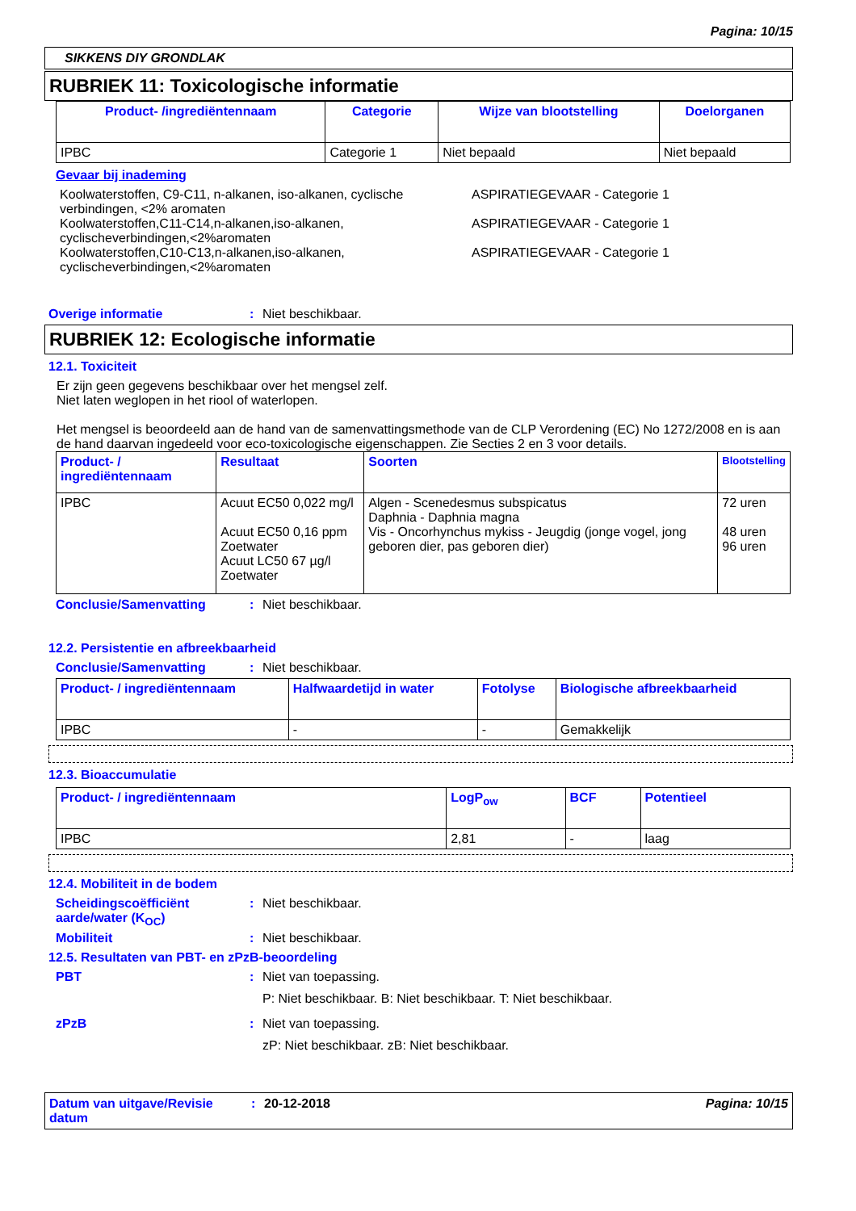Pagina: 10/15
SIKKENS DIY GRONDLAK
RUBRIEK 11: Toxicologische informatie
| Product- /ingrediëntennaam | Categorie | Wijze van blootstelling | Doelorganen |
| --- | --- | --- | --- |
| IPBC | Categorie 1 | Niet bepaald | Niet bepaald |
Gevaar bij inademing
Koolwaterstoffen, C9-C11, n-alkanen, iso-alkanen, cyclische verbindingen, <2% aromaten
ASPIRATIEGEVAAR - Categorie 1
Koolwaterstoffen,C11-C14,n-alkanen,iso-alkanen, cyclischeverbindingen,<2%aromaten
ASPIRATIEGEVAAR - Categorie 1
Koolwaterstoffen,C10-C13,n-alkanen,iso-alkanen, cyclischeverbindingen,<2%aromaten
ASPIRATIEGEVAAR - Categorie 1
Overige informatie : Niet beschikbaar.
RUBRIEK 12: Ecologische informatie
12.1. Toxiciteit
Er zijn geen gegevens beschikbaar over het mengsel zelf.
Niet laten weglopen in het riool of waterlopen.
Het mengsel is beoordeeld aan de hand van de samenvattingsmethode van de CLP Verordening (EC) No 1272/2008 en is aan de hand daarvan ingedeeld voor eco-toxicologische eigenschappen. Zie Secties 2 en 3 voor details.
| Product- / ingrediëntennaam | Resultaat | Soorten | Blootstelling |
| --- | --- | --- | --- |
| IPBC | Acuut EC50 0,022 mg/l Acuut EC50 0,16 ppm Zoetwater Acuut LC50 67 µg/l Zoetwater | Algen - Scenedesmus subspicatus Daphnia - Daphnia magna Vis - Oncorhynchus mykiss - Jeugdig (jonge vogel, jong geboren dier, pas geboren dier) | 72 uren 48 uren 96 uren |
Conclusie/Samenvatting : Niet beschikbaar.
12.2. Persistentie en afbreekbaarheid
Conclusie/Samenvatting : Niet beschikbaar.
| Product- / ingrediëntennaam | Halfwaardetijd in water | Fotolyse | Biologische afbreekbaarheid |
| --- | --- | --- | --- |
| IPBC | - | - | Gemakkelijk |
12.3. Bioaccumulatie
| Product- / ingrediëntennaam | LogP<sub>ow</sub> | BCF | Potentieel |
| --- | --- | --- | --- |
| IPBC | 2,81 | - | laag |
12.4. Mobiliteit in de bodem
Scheidingscoëfficiënt aarde/water (K<sub>OC</sub>)
: Niet beschikbaar.
Mobiliteit : Niet beschikbaar.
12.5. Resultaten van PBT- en zPzB-beoordeling
PBT : Niet van toepassing.
P: Niet beschikbaar. B: Niet beschikbaar. T: Niet beschikbaar.
zPzB : Niet van toepassing.
zP: Niet beschikbaar. zB: Niet beschikbaar.
Datum van uitgave/Revisie datum
: 20-12-2018 Pagina: 10/15